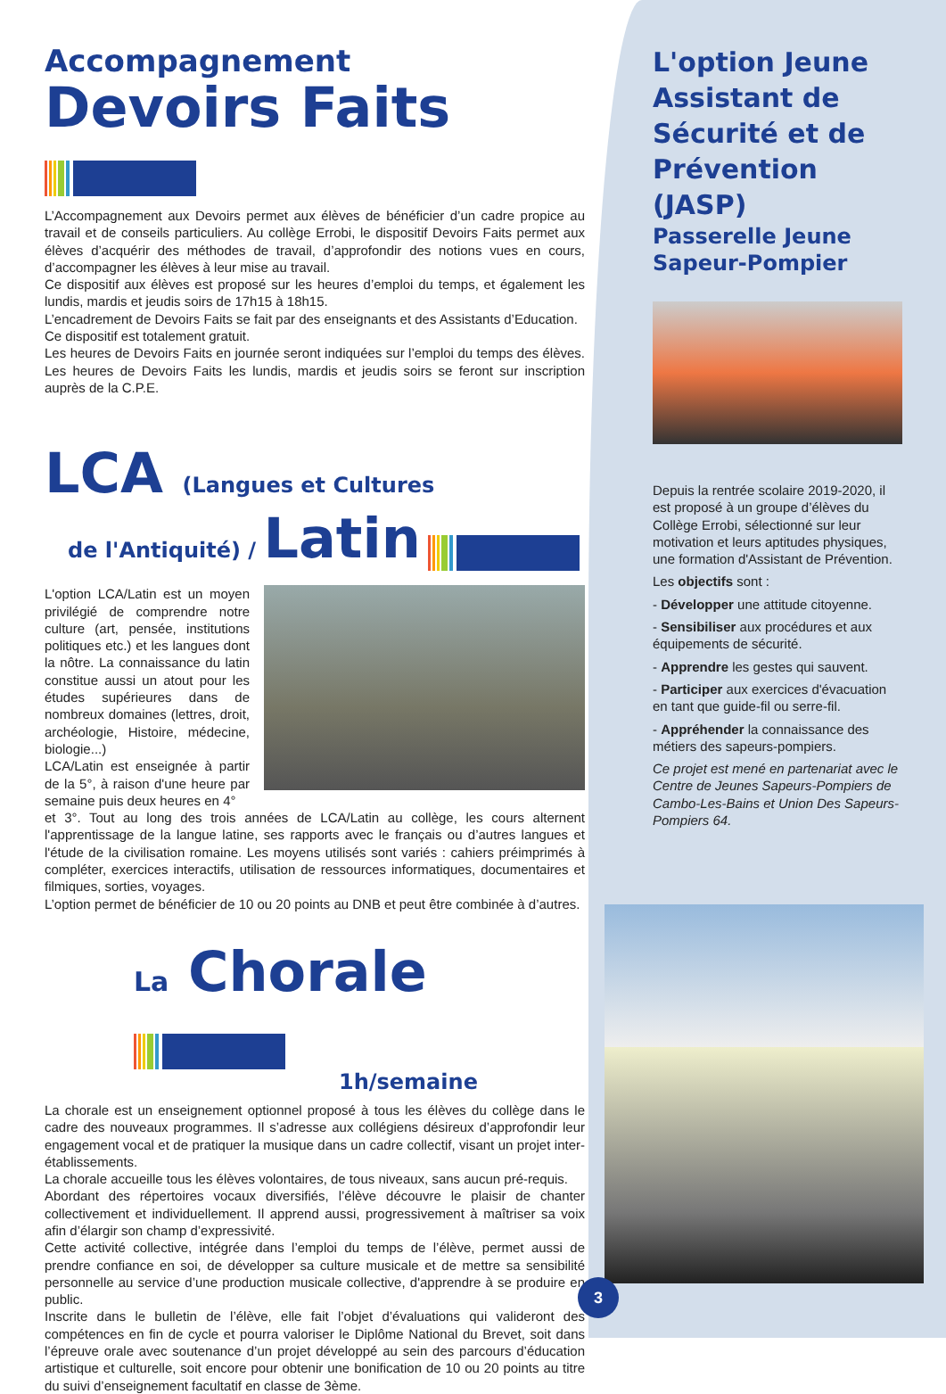Accompagnement
Devoirs Faits
L’Accompagnement aux Devoirs permet aux élèves de bénéficier d’un cadre propice au travail et de conseils particuliers. Au collège Errobi, le dispositif Devoirs Faits permet aux élèves d’acquérir des méthodes de travail, d’approfondir des notions vues en cours, d’accompagner les élèves à leur mise au travail.
Ce dispositif aux élèves est proposé sur les heures d’emploi du temps, et également les lundis, mardis et jeudis soirs de 17h15 à 18h15.
L’encadrement de Devoirs Faits se fait par des enseignants et des Assistants d’Education.
Ce dispositif est totalement gratuit.
Les heures de Devoirs Faits en journée seront indiquées sur l’emploi du temps des élèves. Les heures de Devoirs Faits les lundis, mardis et jeudis soirs se feront sur inscription auprès de la C.P.E.
LCA (Langues et Cultures
de l'Antiquité) / Latin
L'option LCA/Latin est un moyen privilégié de comprendre notre culture (art, pensée, institutions politiques etc.) et les langues dont la nôtre. La connaissance du latin constitue aussi un atout pour les études supérieures dans de nombreux domaines (lettres, droit, archéologie, Histoire, médecine, biologie...)
LCA/Latin est enseignée à partir de la 5°, à raison d'une heure par semaine puis deux heures en 4°
et 3°. Tout au long des trois années de LCA/Latin au collège, les cours alternent l'apprentissage de la langue latine, ses rapports avec le français ou d’autres langues et l'étude de la civilisation romaine. Les moyens utilisés sont variés : cahiers préimprimés à compléter, exercices interactifs, utilisation de ressources informatiques, documentaires et filmiques, sorties, voyages.
L’option permet de bénéficier de 10 ou 20 points au DNB et peut être combinée à d’autres.
La Chorale
1h/semaine
La chorale est un enseignement optionnel proposé à tous les élèves du collège dans le cadre des nouveaux programmes. Il s’adresse aux collégiens désireux d’approfondir leur engagement vocal et de pratiquer la musique dans un cadre collectif, visant un projet inter-établissements.
La chorale accueille tous les élèves volontaires, de tous niveaux, sans aucun pré-requis.
Abordant des répertoires vocaux diversifiés, l’élève découvre le plaisir de chanter collectivement et individuellement. Il apprend aussi, progressivement à maîtriser sa voix afin d’élargir son champ d’expressivité.
Cette activité collective, intégrée dans l’emploi du temps de l’élève, permet aussi de prendre confiance en soi, de développer sa culture musicale et de mettre sa sensibilité personnelle au service d’une production musicale collective, d'apprendre à se produire en public.
Inscrite dans le bulletin de l’élève, elle fait l’objet d’évaluations qui valideront des compétences en fin de cycle et pourra valoriser le Diplôme National du Brevet, soit dans l’épreuve orale avec soutenance d’un projet développé au sein des parcours d’éducation artistique et culturelle, soit encore pour obtenir une bonification de 10 ou 20 points au titre du suivi d’enseignement facultatif en classe de 3ème.
L'option Jeune Assistant de Sécurité et de Prévention (JASP)
Passerelle Jeune Sapeur-Pompier
Depuis la rentrée scolaire 2019-2020, il est proposé à un groupe d’élèves du Collège Errobi, sélectionné sur leur motivation et leurs aptitudes physiques, une formation d'Assistant de Prévention.
Les objectifs sont :
- Développer une attitude citoyenne.
- Sensibiliser aux procédures et aux équipements de sécurité.
- Apprendre les gestes qui sauvent.
- Participer aux exercices d'évacuation en tant que guide-fil ou serre-fil.
- Appréhender la connaissance des métiers des sapeurs-pompiers.
Ce projet est mené en partenariat avec le Centre de Jeunes Sapeurs-Pompiers de Cambo-Les-Bains et Union Des Sapeurs-Pompiers 64.
3